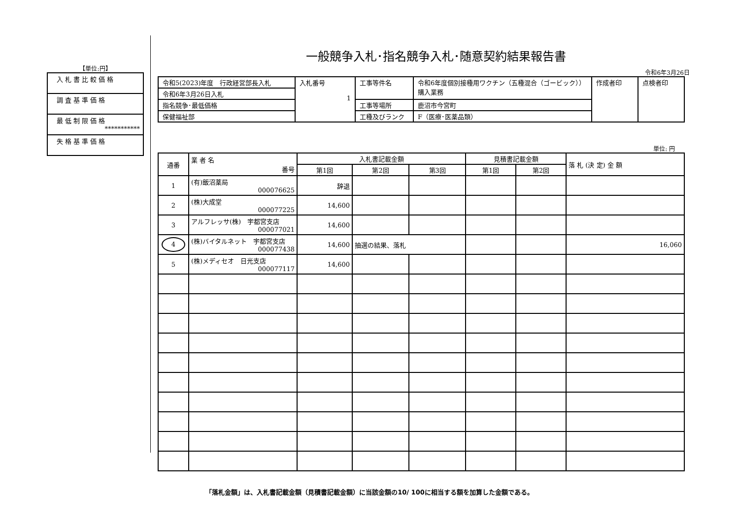【単位:円】
| 入札書比較価格 |
| 調査基準価格 |
| 最低制限価格 *********** |
| 失格基準価格 |
一般競争入札･指名競争入札･随意契約結果報告書
令和6年3月26日
| 令和5(2023)年度 行政経営部長入札 | 入札番号 1 | 工事等件名 | 令和6年度個別接種用ワクチン（五種混合（ゴービック））購入業務 | 作成者印 | 点検者印 |
| 令和6年3月26日入札 | | | | | |
| 指名競争･最低価格 | | 工事等場所 | 鹿沼市今宮町 | | |
| 保健福祉部 | | 工種及びランク | F（医療･医薬品類） | | |
単位: 円
| 通番 | 業 者 名 番号 | 入札書記載金額 | | | 見積書記載金額 | | 落 札 (決 定) 金 額 |
| --- | --- | --- | --- | --- | --- | --- | --- |
| | | 第1回 | 第2回 | 第3回 | 第1回 | 第2回 | |
| 1 | (有)飯沼薬局 000076625 | 辞退 | | | | | |
| 2 | (株)大成堂 000077225 | 14,600 | | | | | |
| 3 | アルフレッサ(株) 宇都宮支店 000077021 | 14,600 | | | | | |
| 4 | (株)バイタルネット 宇都宮支店 000077438 | 14,600 | 抽選の結果、落札 | | | | 16,060 |
| 5 | (株)メディセオ 日光支店 000077117 | 14,600 | | | | | |
「落札金額」は、入札書記載金額（見積書記載金額）に当該金額の10/ 100に相当する額を加算した金額である。